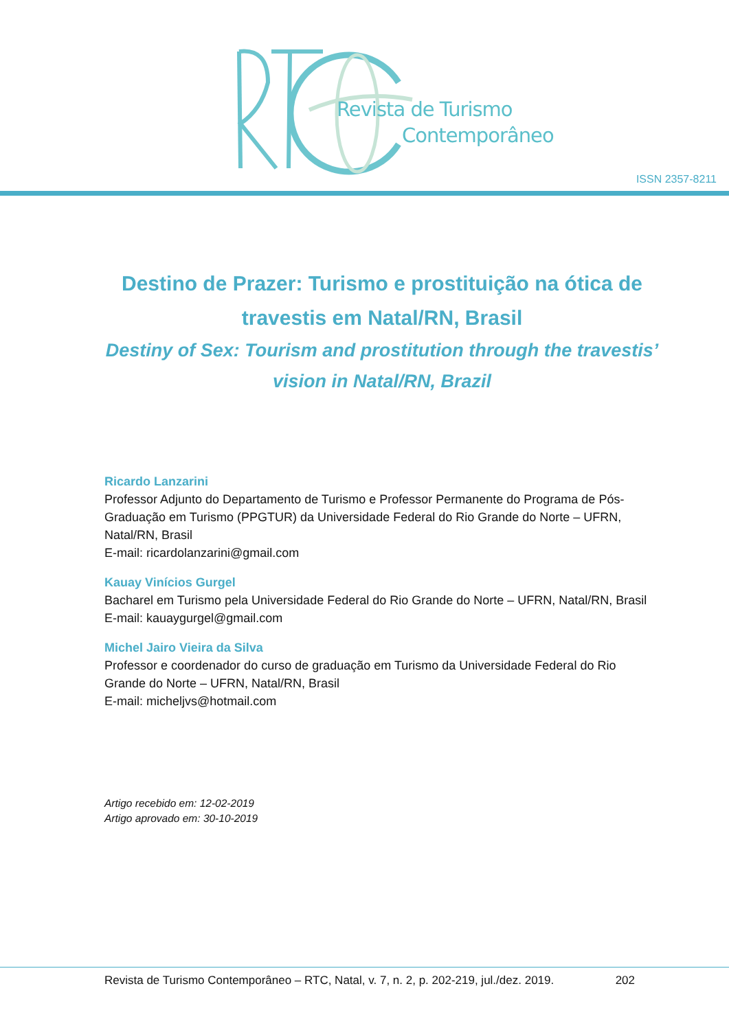Revista de Turismo
Contemporâneo
ISSN 2357-8211
Destino de Prazer: Turismo e prostituição na ótica de travestis em Natal/RN, Brasil
Destiny of Sex: Tourism and prostitution through the travestis’ vision in Natal/RN, Brazil
Ricardo Lanzarini
Professor Adjunto do Departamento de Turismo e Professor Permanente do Programa de Pós-Graduação em Turismo (PPGTUR) da Universidade Federal do Rio Grande do Norte – UFRN, Natal/RN, Brasil
E-mail: ricardolanzarini@gmail.com
Kauay Vinícios Gurgel
Bacharel em Turismo pela Universidade Federal do Rio Grande do Norte – UFRN, Natal/RN, Brasil
E-mail: kauaygurgel@gmail.com
Michel Jairo Vieira da Silva
Professor e coordenador do curso de graduação em Turismo da Universidade Federal do Rio Grande do Norte – UFRN, Natal/RN, Brasil
E-mail: micheljvs@hotmail.com
Artigo recebido em: 12-02-2019
Artigo aprovado em: 30-10-2019
Revista de Turismo Contemporâneo – RTC, Natal, v. 7, n. 2, p. 202-219, jul./dez. 2019. 202